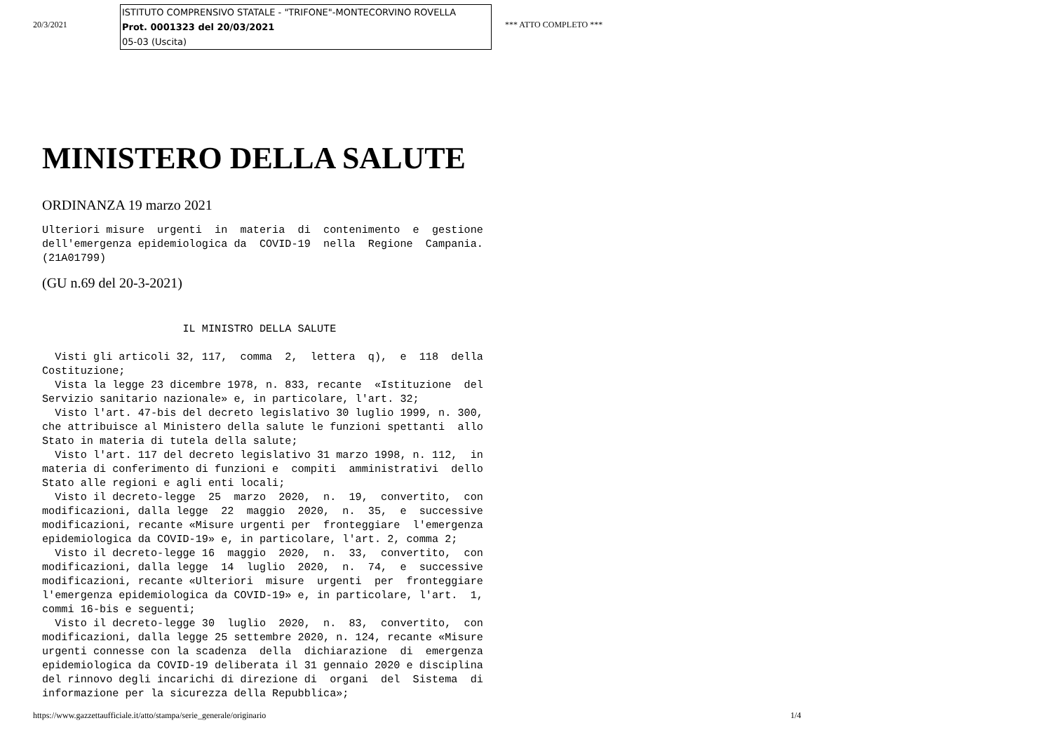20/3/2021
ISTITUTO COMPRENSIVO STATALE - "TRIFONE"-MONTECORVINO ROVELLA
Prot. 0001323 del 20/03/2021
05-03 (Uscita)
*** ATTO COMPLETO ***
MINISTERO DELLA SALUTE
ORDINANZA 19 marzo 2021
Ulteriori misure  urgenti  in  materia  di  contenimento  e  gestione
dell'emergenza epidemiologica da  COVID-19  nella  Regione  Campania.
(21A01799)
(GU n.69 del 20-3-2021)
                      IL MINISTRO DELLA SALUTE

  Visti gli articoli 32, 117,  comma  2,  lettera  q),  e  118  della
Costituzione;
  Vista la legge 23 dicembre 1978, n. 833, recante  «Istituzione  del
Servizio sanitario nazionale» e, in particolare, l'art. 32;
  Visto l'art. 47-bis del decreto legislativo 30 luglio 1999, n. 300,
che attribuisce al Ministero della salute le funzioni spettanti  allo
Stato in materia di tutela della salute;
  Visto l'art. 117 del decreto legislativo 31 marzo 1998, n. 112,  in
materia di conferimento di funzioni e  compiti  amministrativi  dello
Stato alle regioni e agli enti locali;
  Visto il decreto-legge  25  marzo  2020,  n.  19,  convertito,  con
modificazioni, dalla legge  22  maggio  2020,  n.  35,  e  successive
modificazioni, recante «Misure urgenti per  fronteggiare  l'emergenza
epidemiologica da COVID-19» e, in particolare, l'art. 2, comma 2;
  Visto il decreto-legge 16  maggio  2020,  n.  33,  convertito,  con
modificazioni, dalla legge  14  luglio  2020,  n.  74,  e  successive
modificazioni, recante «Ulteriori  misure  urgenti  per  fronteggiare
l'emergenza epidemiologica da COVID-19» e, in particolare, l'art.  1,
commi 16-bis e seguenti;
  Visto il decreto-legge 30  luglio  2020,  n.  83,  convertito,  con
modificazioni, dalla legge 25 settembre 2020, n. 124, recante «Misure
urgenti connesse con la scadenza  della  dichiarazione  di  emergenza
epidemiologica da COVID-19 deliberata il 31 gennaio 2020 e disciplina
del rinnovo degli incarichi di direzione di  organi  del  Sistema  di
informazione per la sicurezza della Repubblica»;
https://www.gazzettaufficiale.it/atto/stampa/serie_generale/originario 1/4